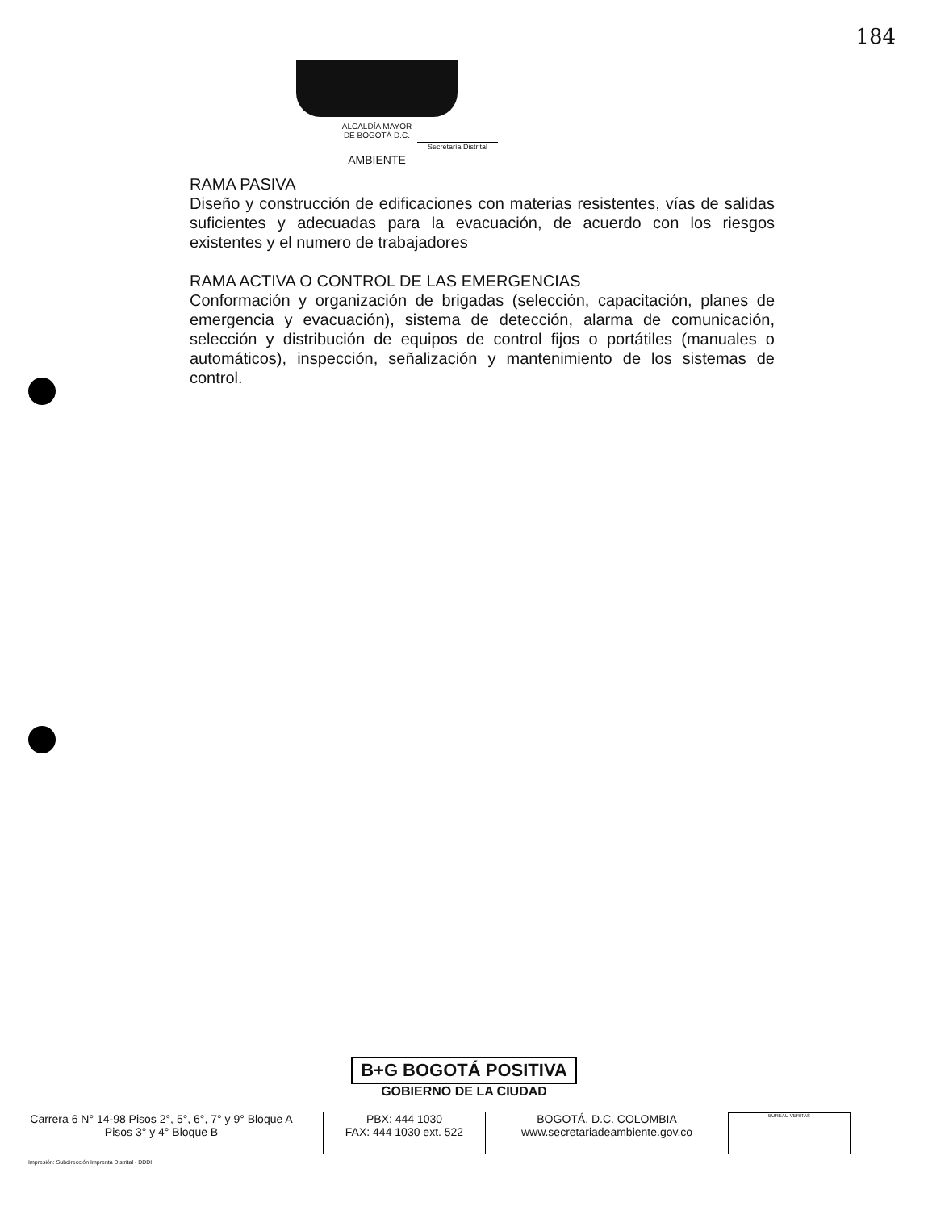184
ALCALDÍA MAYOR
DE BOGOTÁ D.C.
Secretaría Distrital
AMBIENTE
RAMA PASIVA
Diseño y construcción de edificaciones con materias resistentes, vías de salidas suficientes y adecuadas para la evacuación, de acuerdo con los riesgos existentes y el numero de trabajadores
RAMA ACTIVA O CONTROL DE LAS EMERGENCIAS
Conformación y organización de brigadas (selección, capacitación, planes de emergencia y evacuación), sistema de detección, alarma de comunicación, selección y distribución de equipos de control fijos o portátiles (manuales o automáticos), inspección, señalización y mantenimiento de los sistemas de control.
B+G BOGOTÁ POSITIVA
GOBIERNO DE LA CIUDAD
Carrera 6 N° 14-98 Pisos 2°, 5°, 6°, 7° y 9° Bloque A
Pisos 3° y 4° Bloque B
PBX: 444 1030
FAX: 444 1030 ext. 522
BOGOTÁ, D.C. COLOMBIA
www.secretariadeambiente.gov.co
BUREAU VERITAS
Impresión: Subdirección Imprenta Distrital - DDDI